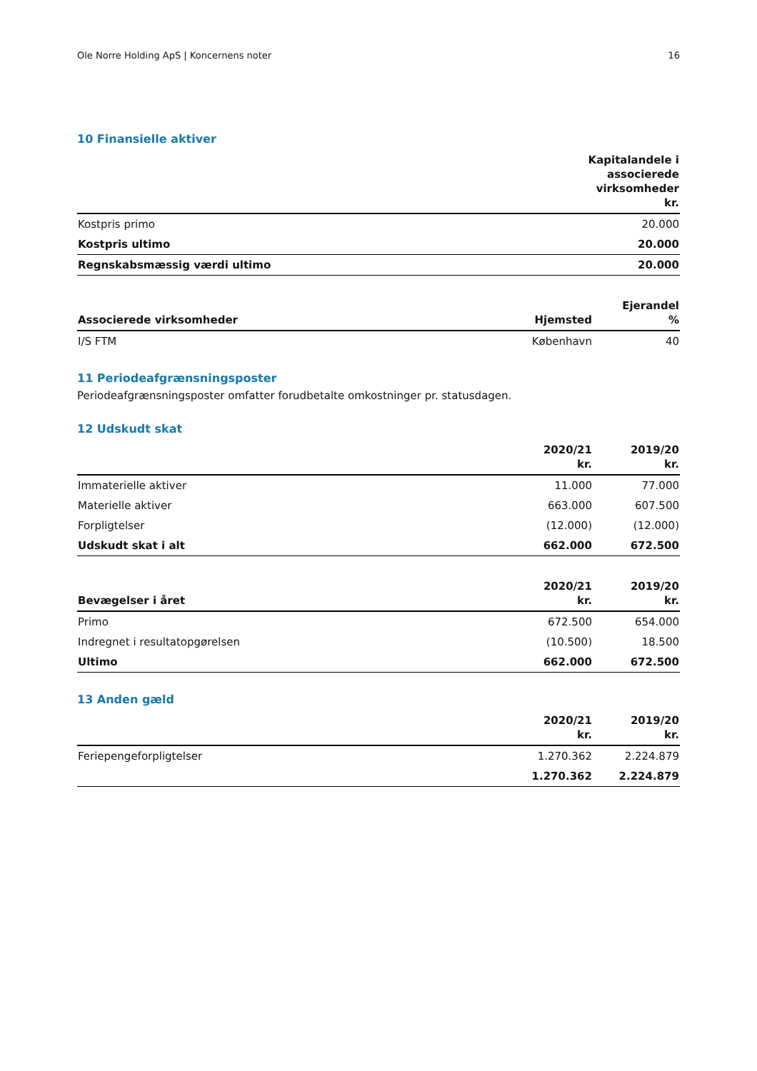Ole Norre Holding ApS | Koncernens noter 16
10 Finansielle aktiver
| | Kapitalandele i associerede virksomheder kr. |
| --- | --- |
| Kostpris primo | 20.000 |
| Kostpris ultimo | 20.000 |
| Regnskabsmæssig værdi ultimo | 20.000 |
| Associerede virksomheder | Hjemsted | Ejerandel % |
| --- | --- | --- |
| I/S FTM | København | 40 |
11 Periodeafgrænsningsposter
Periodeafgrænsningsposter omfatter forudbetalte omkostninger pr. statusdagen.
12 Udskudt skat
| | 2020/21 kr. | 2019/20 kr. |
| --- | --- | --- |
| Immaterielle aktiver | 11.000 | 77.000 |
| Materielle aktiver | 663.000 | 607.500 |
| Forpligtelser | (12.000) | (12.000) |
| Udskudt skat i alt | 662.000 | 672.500 |
| Bevægelser i året | 2020/21 kr. | 2019/20 kr. |
| --- | --- | --- |
| Primo | 672.500 | 654.000 |
| Indregnet i resultatopgørelsen | (10.500) | 18.500 |
| Ultimo | 662.000 | 672.500 |
13 Anden gæld
| | 2020/21 kr. | 2019/20 kr. |
| --- | --- | --- |
| Feriepengeforpligtelser | 1.270.362 | 2.224.879 |
| | 1.270.362 | 2.224.879 |